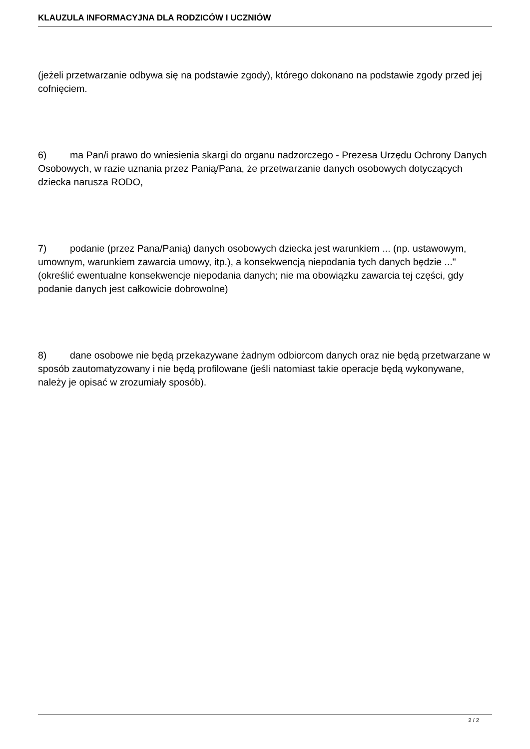KLAUZULA INFORMACYJNA DLA RODZICÓW I UCZNIÓW
(jeżeli przetwarzanie odbywa się na podstawie zgody), którego dokonano na podstawie zgody przed jej cofnięciem.
6) ma Pan/i prawo do wniesienia skargi do organu nadzorczego - Prezesa Urzędu Ochrony Danych Osobowych, w razie uznania przez Panią/Pana, że przetwarzanie danych osobowych dotyczących dziecka narusza RODO,
7) podanie (przez Pana/Panią) danych osobowych dziecka jest warunkiem ... (np. ustawowym, umownym, warunkiem zawarcia umowy, itp.), a konsekwencją niepodania tych danych będzie ..." (określić ewentualne konsekwencje niepodania danych; nie ma obowiązku zawarcia tej części, gdy podanie danych jest całkowicie dobrowolne)
8) dane osobowe nie będą przekazywane żadnym odbiorcom danych oraz nie będą przetwarzane w sposób zautomatyzowany i nie będą profilowane (jeśli natomiast takie operacje będą wykonywane, należy je opisać w zrozumiały sposób).
2 / 2